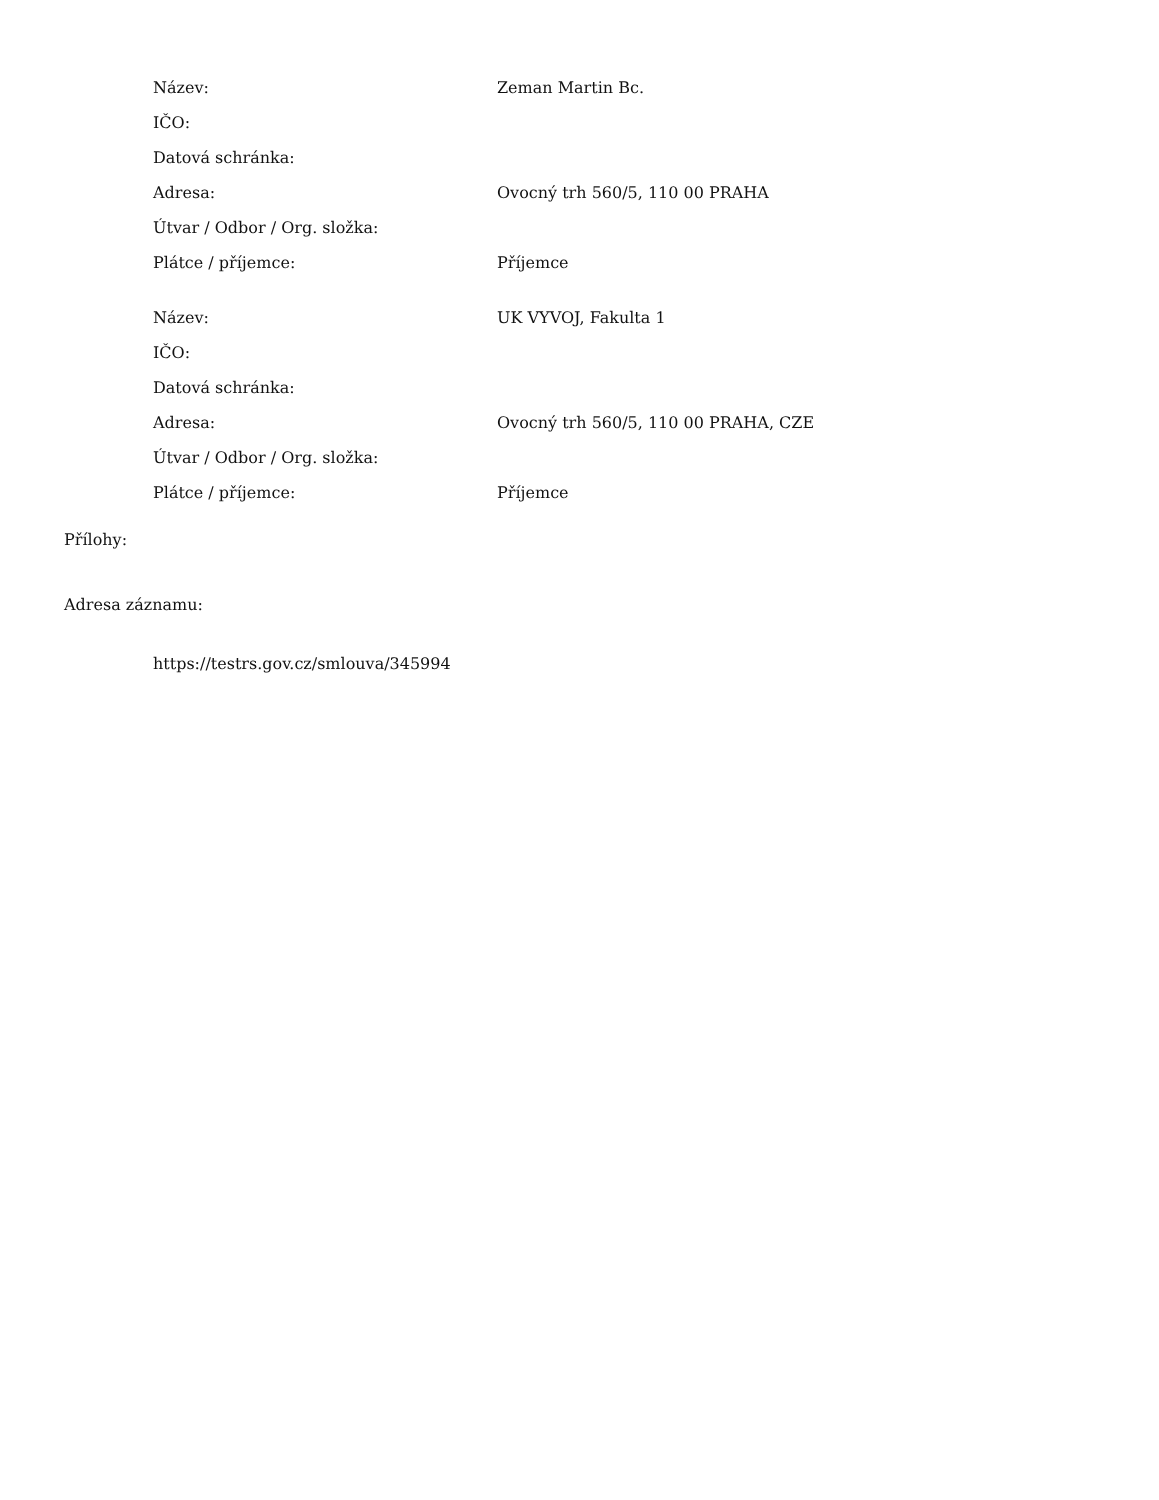| Název: | Zeman Martin Bc. |
| IČO: | |
| Datová schránka: | |
| Adresa: | Ovocný trh 560/5, 110 00 PRAHA |
| Útvar / Odbor / Org. složka: | |
| Plátce / příjemce: | Příjemce |
| Název: | UK VYVOJ, Fakulta 1 |
| IČO: | |
| Datová schránka: | |
| Adresa: | Ovocný trh 560/5, 110 00 PRAHA, CZE |
| Útvar / Odbor / Org. složka: | |
| Plátce / příjemce: | Příjemce |
Přílohy:
Adresa záznamu:
https://testrs.gov.cz/smlouva/345994